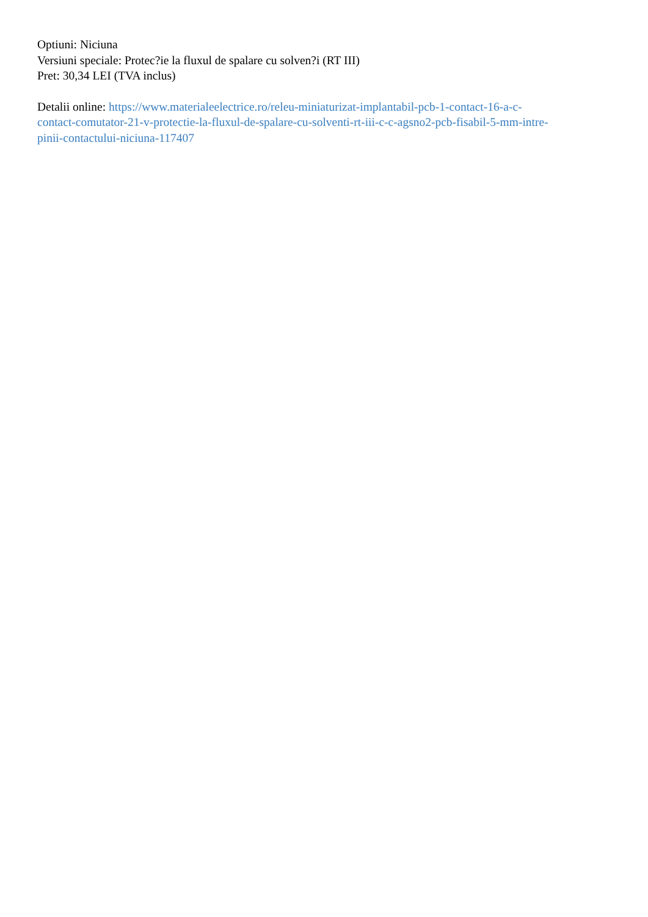Optiuni: Niciuna
Versiuni speciale: Protec?ie la fluxul de spalare cu solven?i (RT III)
Pret: 30,34 LEI (TVA inclus)
Detalii online: https://www.materialeelectrice.ro/releu-miniaturizat-implantabil-pcb-1-contact-16-a-c-
contact-comutator-21-v-protectie-la-fluxul-de-spalare-cu-solventi-rt-iii-c-c-agsno2-pcb-fisabil-5-mm-intre-
pinii-contactului-niciuna-117407